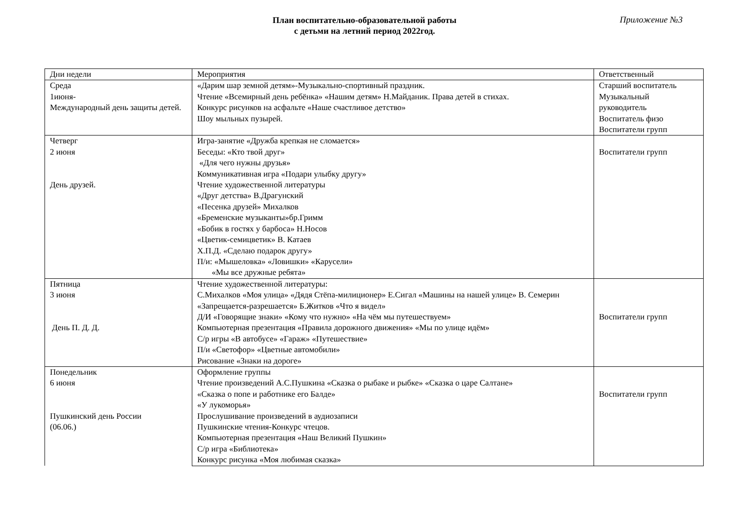План воспитательно-образовательной работы
с детьми на летний период 2022год.
Приложение №3
| Дни недели | Мероприятия | Ответственный |
| Среда 1июня- Международный день защиты детей. | «Дарим шар земной детям»-Музыкально-спортивный праздник. Чтение «Всемирный день ребёнка» «Нашим детям» Н.Майданик. Права детей в стихах. Конкурс рисунков на асфальте «Наше счастливое детство» Шоу мыльных пузырей. | Старший воспитатель Музыкальный руководитель Воспитатель физо Воспитатели групп |
| Четверг 2 июня День друзей. | Игра-занятие «Дружба крепкая не сломается» Беседы: «Кто твой друг» «Для чего нужны друзья» Коммуникативная игра «Подари улыбку другу» Чтение художественной литературы «Друг детства» В.Драгунский «Песенка друзей» Михалков «Бременские музыканты»бр.Гримм «Бобик в гостях у барбоса» Н.Носов «Цветик-семицветик» В. Катаев Х.П.Д. «Сделаю подарок другу» П/и: «Мышеловка» «Ловишки» «Карусели» «Мы все дружные ребята» | Воспитатели групп |
| Пятница 3 июня День П. Д. Д. | Чтение художественной литературы: С.Михалков «Моя улица» «Дядя Стёпа-милиционер» Е.Сигал «Машины на нашей улице» В. Семерин «Запрещается-разрешается» Б.Житков «Что я видел» Д/И «Говорящие знаки» «Кому что нужно» «На чём мы путешествуем» Компьютерная презентация «Правила дорожного движения» «Мы по улице идём» С/р игры «В автобусе» «Гараж» «Путешествие» П/и «Светофор» «Цветные автомобили» Рисование «Знаки на дороге» | Воспитатели групп |
| Понедельник 6 июня Пушкинский день России (06.06.) | Оформление группы Чтение произведений А.С.Пушкина «Сказка о рыбаке и рыбке» «Сказка о царе Салтане» «Сказка о попе и работнике его Балде» «У лукоморья» Прослушивание произведений в аудиозаписи Пушкинские чтения-Конкурс чтецов. Компьютерная презентация «Наш Великий Пушкин» С/р игра «Библиотека» Конкурс рисунка «Моя любимая сказка» | Воспитатели групп |